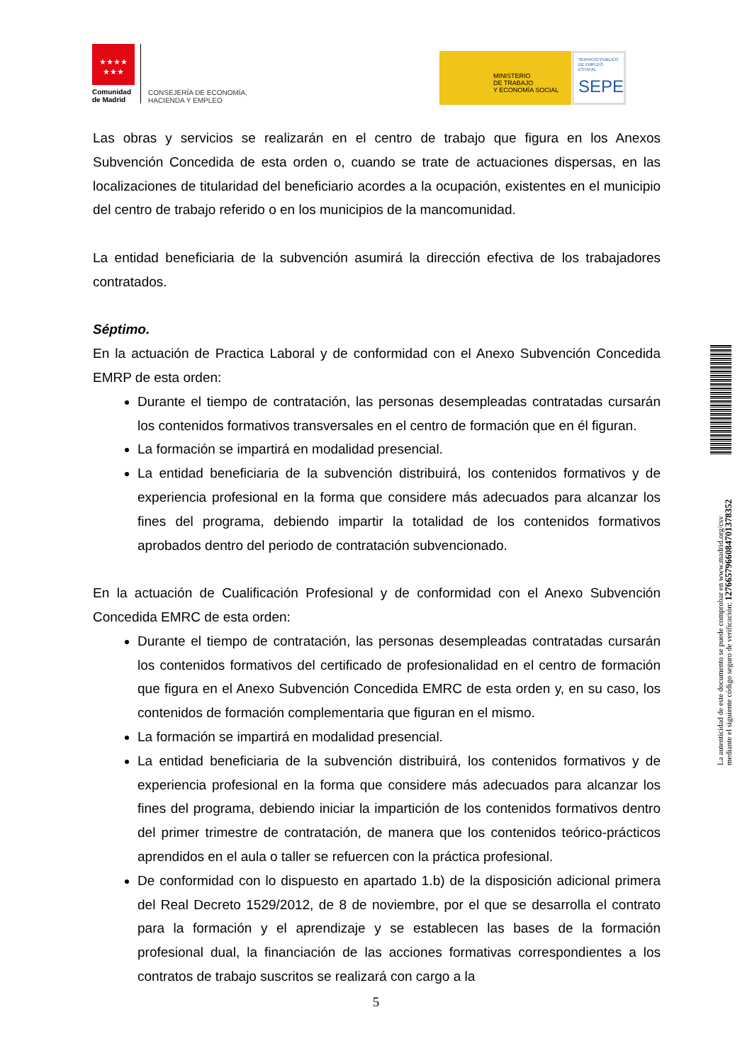★★★★
★★★
Comunidad
de Madrid
CONSEJERÍA DE ECONOMÍA,
HACIENDA Y EMPLEO
MINISTERIO
DE TRABAJO
Y ECONOMÍA SOCIAL
SERVICIO PÚBLICO
DE EMPLEO ESTATAL
SEPE
Las obras y servicios se realizarán en el centro de trabajo que figura en los Anexos Subvención Concedida de esta orden o, cuando se trate de actuaciones dispersas, en las localizaciones de titularidad del beneficiario acordes a la ocupación, existentes en el municipio del centro de trabajo referido o en los municipios de la mancomunidad.
La entidad beneficiaria de la subvención asumirá la dirección efectiva de los trabajadores contratados.
Séptimo.
En la actuación de Practica Laboral y de conformidad con el Anexo Subvención Concedida EMRP de esta orden:
Durante el tiempo de contratación, las personas desempleadas contratadas cursarán los contenidos formativos transversales en el centro de formación que en él figuran.
La formación se impartirá en modalidad presencial.
La entidad beneficiaria de la subvención distribuirá, los contenidos formativos y de experiencia profesional en la forma que considere más adecuados para alcanzar los fines del programa, debiendo impartir la totalidad de los contenidos formativos aprobados dentro del periodo de contratación subvencionado.
En la actuación de Cualificación Profesional y de conformidad con el Anexo Subvención Concedida EMRC de esta orden:
Durante el tiempo de contratación, las personas desempleadas contratadas cursarán los contenidos formativos del certificado de profesionalidad en el centro de formación que figura en el Anexo Subvención Concedida EMRC de esta orden y, en su caso, los contenidos de formación complementaria que figuran en el mismo.
La formación se impartirá en modalidad presencial.
La entidad beneficiaria de la subvención distribuirá, los contenidos formativos y de experiencia profesional en la forma que considere más adecuados para alcanzar los fines del programa, debiendo iniciar la impartición de los contenidos formativos dentro del primer trimestre de contratación, de manera que los contenidos teórico-prácticos aprendidos en el aula o taller se refuercen con la práctica profesional.
De conformidad con lo dispuesto en apartado 1.b) de la disposición adicional primera del Real Decreto 1529/2012, de 8 de noviembre, por el que se desarrolla el contrato para la formación y el aprendizaje y se establecen las bases de la formación profesional dual, la financiación de las acciones formativas correspondientes a los contratos de trabajo suscritos se realizará con cargo a la
5
La autenticidad de este documento se puede comprobar en www.madrid.org/csv
mediante el siguiente código seguro de verificación: 1276657966084701378352